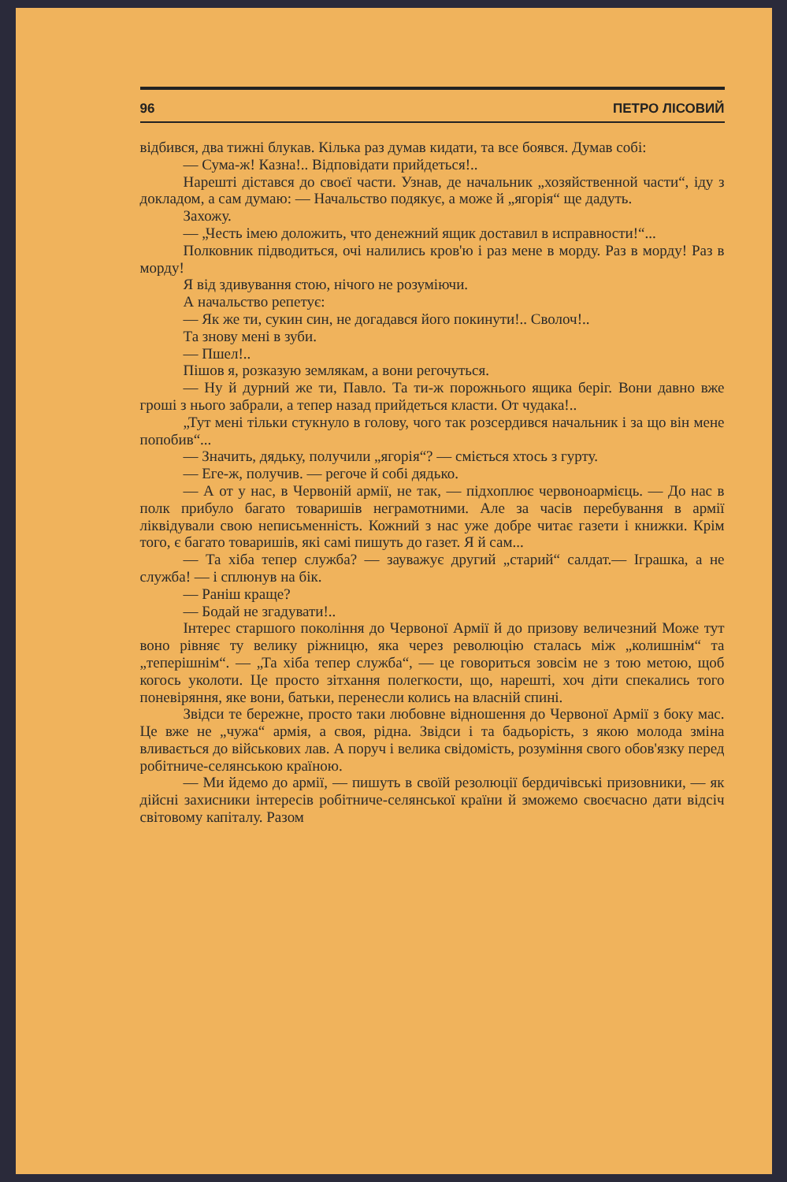96 ПЕТРО ЛІСОВИЙ
відбився, два тижні блукав. Кілька раз думав кидати, та все боявся. Думав собі:
— Сума-ж! Казна!.. Відповідати прийдеться!..
Нарешті дістався до своєї части. Узнав, де начальник „хозяйственной части“, іду з докладом, а сам думаю: — Начальство подякує, а може й „ягорія“ ще дадуть.
Захожу.
— „Честь імею доложить, что денежний ящик доставил в исправности!“...
Полковник підводиться, очі налились кров'ю і раз мене в морду. Раз в морду! Раз в морду!
Я від здивування стою, нічого не розуміючи.
А начальство репетує:
— Як же ти, сукин син, не догадався його покинути!.. Сволоч!..
Та знову мені в зуби.
— Пшел!..
Пішов я, розказую землякам, а вони регочуться.
— Ну й дурний же ти, Павло. Та ти-ж порожнього ящика беріг. Вони давно вже гроші з нього забрали, а тепер назад прийдеться класти. От чудака!..
„Тут мені тільки стукнуло в голову, чого так розсердився начальник і за що він мене попобив“...
— Значить, дядьку, получили „ягорія“? — сміється хтось з гурту.
— Еге-ж, получив. — регоче й собі дядько.
— А от у нас, в Червоній армії, не так, — підхоплює червоноармієць. — До нас в полк прибуло багато товаришів неграмотними. Але за часів перебування в армії ліквідували свою неписьменність. Кожний з нас уже добре читає газети і книжки. Крім того, є багато товаришів, які самі пишуть до газет. Я й сам...
— Та хіба тепер служба? — зауважує другий „старий“ салдат.— Іграшка, а не служба! — і сплюнув на бік.
— Раніш краще?
— Бодай не згадувати!..
Інтерес старшого покоління до Червоної Армії й до призову величезний Може тут воно рівняє ту велику ріжницю, яка через революцію сталась між „колишнім“ та „теперішнім“. — „Та хіба тепер служба“, — це говориться зовсім не з тою метою, щоб когось уколоти. Це просто зітхання полегкости, що, нарешті, хоч діти спекались того поневіряння, яке вони, батьки, перенесли колись на власній спині.
Звідси те бережне, просто таки любовне відношення до Червоної Армії з боку мас. Це вже не „чужа“ армія, а своя, рідна. Звідси і та бадьорість, з якою молода зміна вливається до військових лав. А поруч і велика свідомість, розуміння свого обов'язку перед робітниче-селянською країною.
— Ми йдемо до армії, — пишуть в своїй резолюції бердичівські призовники, — як дійсні захисники інтересів робітниче-селянської країни й зможемо своєчасно дати відсіч світовому капіталу. Разом